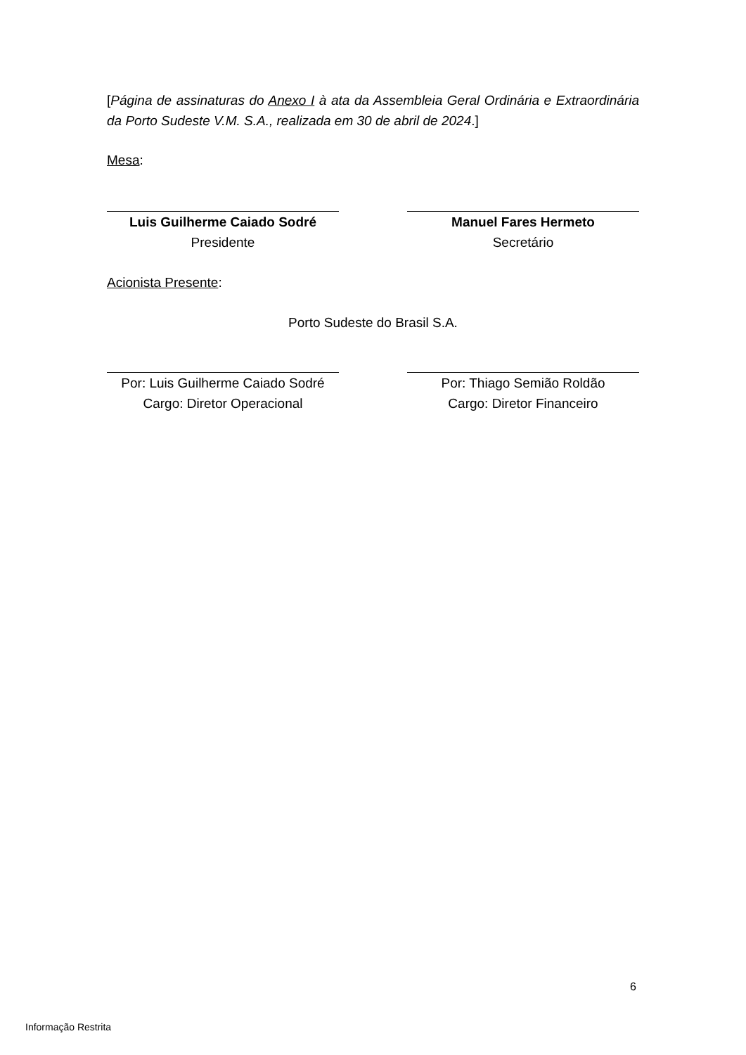[Página de assinaturas do Anexo I à ata da Assembleia Geral Ordinária e Extraordinária da Porto Sudeste V.M. S.A., realizada em 30 de abril de 2024.]
Mesa:
Luis Guilherme Caiado Sodré
Presidente
Manuel Fares Hermeto
Secretário
Acionista Presente:
Porto Sudeste do Brasil S.A.
Por: Luis Guilherme Caiado Sodré
Cargo: Diretor Operacional
Por: Thiago Semião Roldão
Cargo: Diretor Financeiro
6
Informação Restrita